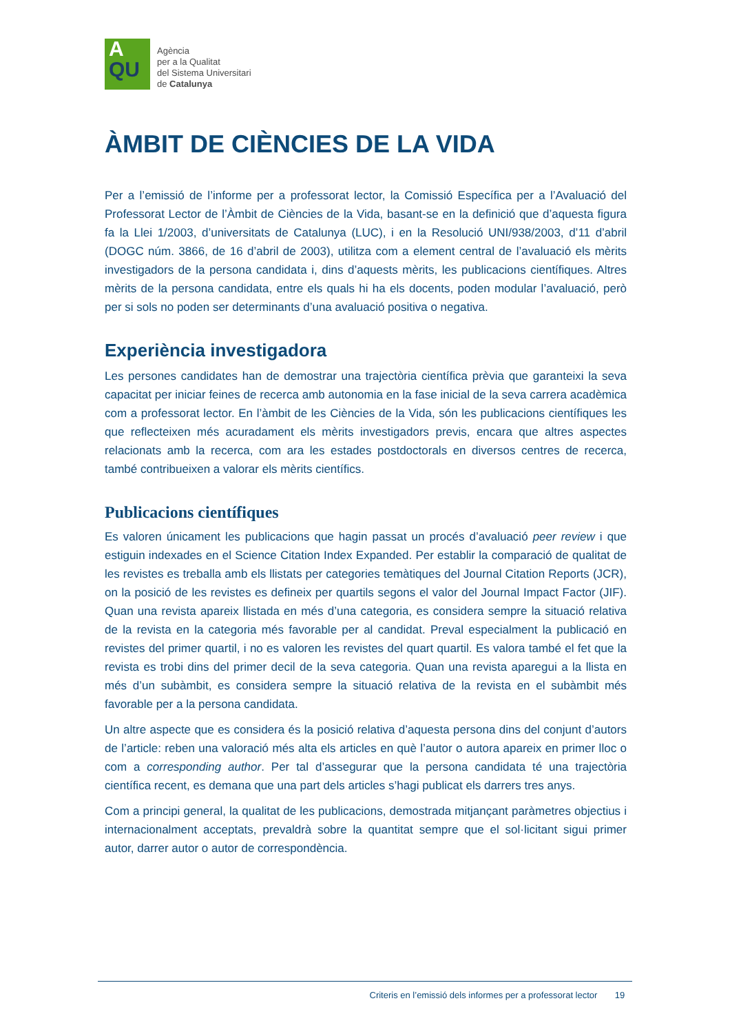A
QU
Agència
per a la Qualitat
del Sistema Universitari
de Catalunya
ÀMBIT DE CIÈNCIES DE LA VIDA
Per a l’emissió de l’informe per a professorat lector, la Comissió Específica per a l’Avaluació del Professorat Lector de l’Àmbit de Ciències de la Vida, basant-se en la definició que d’aquesta figura fa la Llei 1/2003, d’universitats de Catalunya (LUC), i en la Resolució UNI/938/2003, d’11 d’abril (DOGC núm. 3866, de 16 d’abril de 2003), utilitza com a element central de l’avaluació els mèrits investigadors de la persona candidata i, dins d’aquests mèrits, les publicacions científiques. Altres mèrits de la persona candidata, entre els quals hi ha els docents, poden modular l’avaluació, però per si sols no poden ser determinants d’una avaluació positiva o negativa.
Experiència investigadora
Les persones candidates han de demostrar una trajectòria científica prèvia que garanteixi la seva capacitat per iniciar feines de recerca amb autonomia en la fase inicial de la seva carrera acadèmica com a professorat lector. En l’àmbit de les Ciències de la Vida, són les publicacions científiques les que reflecteixen més acuradament els mèrits investigadors previs, encara que altres aspectes relacionats amb la recerca, com ara les estades postdoctorals en diversos centres de recerca, també contribueixen a valorar els mèrits científics.
Publicacions científiques
Es valoren únicament les publicacions que hagin passat un procés d’avaluació peer review i que estiguin indexades en el Science Citation Index Expanded. Per establir la comparació de qualitat de les revistes es treballa amb els llistats per categories temàtiques del Journal Citation Reports (JCR), on la posició de les revistes es defineix per quartils segons el valor del Journal Impact Factor (JIF). Quan una revista apareix llistada en més d’una categoria, es considera sempre la situació relativa de la revista en la categoria més favorable per al candidat. Preval especialment la publicació en revistes del primer quartil, i no es valoren les revistes del quart quartil. Es valora també el fet que la revista es trobi dins del primer decil de la seva categoria. Quan una revista aparegui a la llista en més d’un subàmbit, es considera sempre la situació relativa de la revista en el subàmbit més favorable per a la persona candidata.
Un altre aspecte que es considera és la posició relativa d’aquesta persona dins del conjunt d’autors de l’article: reben una valoració més alta els articles en què l’autor o autora apareix en primer lloc o com a corresponding author. Per tal d’assegurar que la persona candidata té una trajectòria científica recent, es demana que una part dels articles s’hagi publicat els darrers tres anys.
Com a principi general, la qualitat de les publicacions, demostrada mitjançant paràmetres objectius i internacionalment acceptats, prevaldrà sobre la quantitat sempre que el sol·licitant sigui primer autor, darrer autor o autor de correspondència.
Criteris en l’emissió dels informes per a professorat lector 19